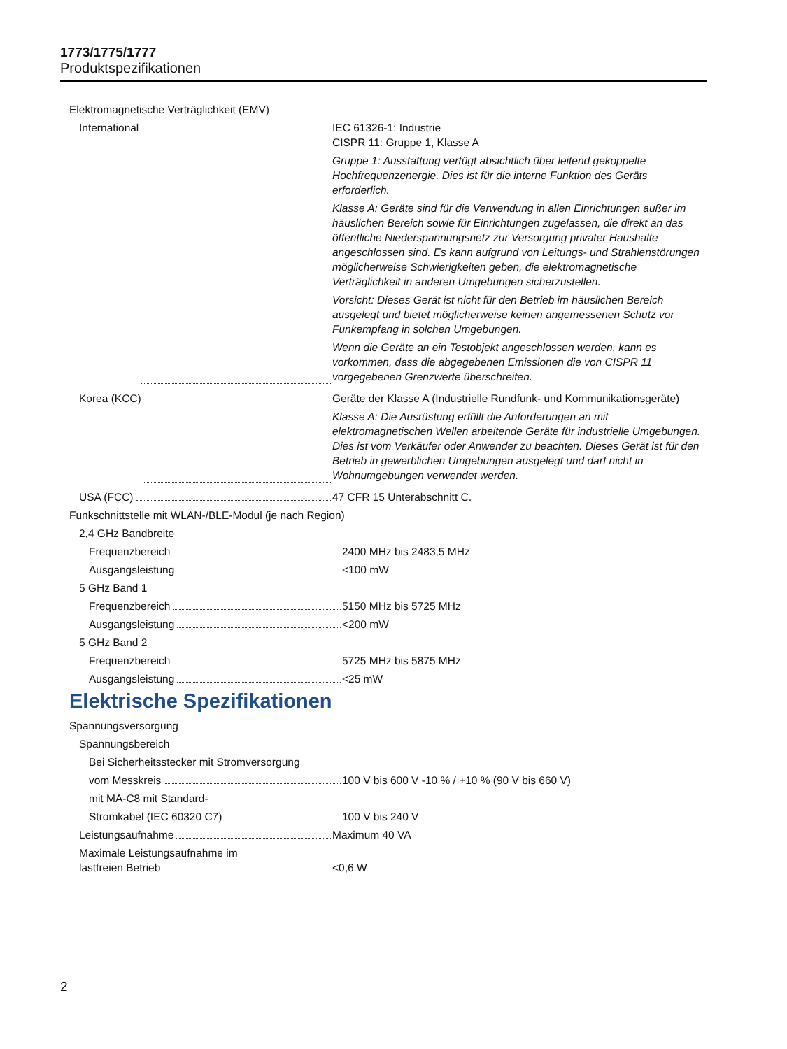1773/1775/1777
Produktspezifikationen
Elektromagnetische Verträglichkeit (EMV)
International IEC 61326-1: Industrie
CISPR 11: Gruppe 1, Klasse A
Gruppe 1: Ausstattung verfügt absichtlich über leitend gekoppelte Hochfrequenzenergie. Dies ist für die interne Funktion des Geräts erforderlich.
Klasse A: Geräte sind für die Verwendung in allen Einrichtungen außer im häuslichen Bereich sowie für Einrichtungen zugelassen, die direkt an das öffentliche Niederspannungsnetz zur Versorgung privater Haushalte angeschlossen sind. Es kann aufgrund von Leitungs- und Strahlenstörungen möglicherweise Schwierigkeiten geben, die elektromagnetische Verträglichkeit in anderen Umgebungen sicherzustellen.
Vorsicht: Dieses Gerät ist nicht für den Betrieb im häuslichen Bereich ausgelegt und bietet möglicherweise keinen angemessenen Schutz vor Funkempfang in solchen Umgebungen.
Wenn die Geräte an ein Testobjekt angeschlossen werden, kann es vorkommen, dass die abgegebenen Emissionen die von CISPR 11 vorgegebenen Grenzwerte überschreiten.
Korea (KCC) Geräte der Klasse A (Industrielle Rundfunk- und Kommunikationsgeräte)
Klasse A: Die Ausrüstung erfüllt die Anforderungen an mit elektromagnetischen Wellen arbeitende Geräte für industrielle Umgebungen. Dies ist vom Verkäufer oder Anwender zu beachten. Dieses Gerät ist für den Betrieb in gewerblichen Umgebungen ausgelegt und darf nicht in Wohnumgebungen verwendet werden.
USA (FCC) 47 CFR 15 Unterabschnitt C.
Funkschnittstelle mit WLAN-/BLE-Modul (je nach Region)
2,4 GHz Bandbreite
Frequenzbereich 2400 MHz bis 2483,5 MHz
Ausgangsleistung <100 mW
5 GHz Band 1
Frequenzbereich 5150 MHz bis 5725 MHz
Ausgangsleistung <200 mW
5 GHz Band 2
Frequenzbereich 5725 MHz bis 5875 MHz
Ausgangsleistung <25 mW
Elektrische Spezifikationen
Spannungsversorgung
Spannungsbereich
Bei Sicherheitsstecker mit Stromversorgung
vom Messkreis 100 V bis 600 V -10 % / +10 % (90 V bis 660 V)
mit MA-C8 mit Standard-
Stromkabel (IEC 60320 C7) 100 V bis 240 V
Leistungsaufnahme Maximum 40 VA
Maximale Leistungsaufnahme im
lastfreien Betrieb <0,6 W
2